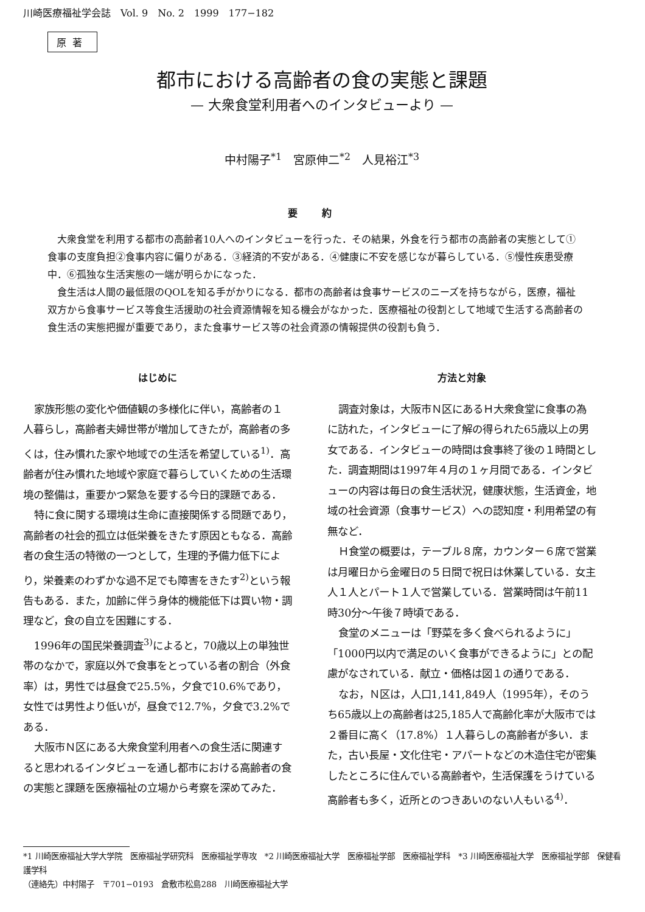川崎医療福祉学会誌　Vol. 9　No. 2　1999　177−182
原著
都市における高齢者の食の実態と課題
— 大衆食堂利用者へのインタビューより —
中村陽子<sup>*1</sup>　宮原伸二<sup>*2</sup>　人見裕江<sup>*3</sup>
要約
大衆食堂を利用する都市の高齢者10人へのインタビューを行った．その結果，外食を行う都市の高齢者の実態として①食事の支度負担②食事内容に偏りがある．③経済的不安がある．④健康に不安を感じなが暮らしている．⑤慢性疾患受療中．⑥孤独な生活実態の一端が明らかになった．
食生活は人間の最低限のQOLを知る手がかりになる．都市の高齢者は食事サービスのニーズを持ちながら，医療，福祉双方から食事サービス等食生活援助の社会資源情報を知る機会がなかった．医療福祉の役割として地域で生活する高齢者の食生活の実態把握が重要であり，また食事サービス等の社会資源の情報提供の役割も負う．
はじめに
家族形態の変化や価値観の多様化に伴い，高齢者の１人暮らし，高齢者夫婦世帯が増加してきたが，高齢者の多くは，住み慣れた家や地域での生活を希望している<sup>1)</sup>．高齢者が住み慣れた地域や家庭で暮らしていくための生活環境の整備は，重要かつ緊急を要する今日的課題である．
特に食に関する環境は生命に直接関係する問題であり，高齢者の社会的孤立は低栄養をきたす原因ともなる．高齢者の食生活の特徴の一つとして，生理的予備力低下により，栄養素のわずかな過不足でも障害をきたす<sup>2)</sup>という報告もある．また，加齢に伴う身体的機能低下は買い物・調理など，食の自立を困難にする．
1996年の国民栄養調査<sup>3)</sup>によると，70歳以上の単独世帯のなかで，家庭以外で食事をとっている者の割合（外食率）は，男性では昼食で25.5%，夕食で10.6%であり，女性では男性より低いが，昼食で12.7%，夕食で3.2%である．
大阪市Ｎ区にある大衆食堂利用者への食生活に関連すると思われるインタビューを通し都市における高齢者の食の実態と課題を医療福祉の立場から考察を深めてみた．
方法と対象
調査対象は，大阪市Ｎ区にあるＨ大衆食堂に食事の為に訪れた，インタビューに了解の得られた65歳以上の男女である．インタビューの時間は食事終了後の１時間とした．調査期間は1997年４月の１ヶ月間である．インタビューの内容は毎日の食生活状況，健康状態，生活資金，地域の社会資源（食事サービス）への認知度・利用希望の有無など．
Ｈ食堂の概要は，テーブル８席，カウンター６席で営業は月曜日から金曜日の５日間で祝日は休業している．女主人１人とパート１人で営業している．営業時間は午前11時30分～午後７時頃である．
食堂のメニューは「野菜を多く食べられるように」「1000円以内で満足のいく食事ができるように」との配慮がなされている．献立・価格は図１の通りである．
なお，Ｎ区は，人口1,141,849人（1995年），そのうち65歳以上の高齢者は25,185人で高齢化率が大阪市では２番目に高く（17.8%）１人暮らしの高齢者が多い．また，古い長屋・文化住宅・アパートなどの木造住宅が密集したところに住んでいる高齢者や，生活保護をうけている高齢者も多く，近所とのつきあいのない人もいる<sup>4)</sup>．
*1 川崎医療福祉大学大学院　医療福祉学研究科　医療福祉学専攻　*2 川崎医療福祉大学　医療福祉学部　医療福祉学科　*3 川崎医療福祉大学　医療福祉学部　保健看護学科
（連絡先）中村陽子　〒701−0193　倉敷市松島288　川崎医療福祉大学